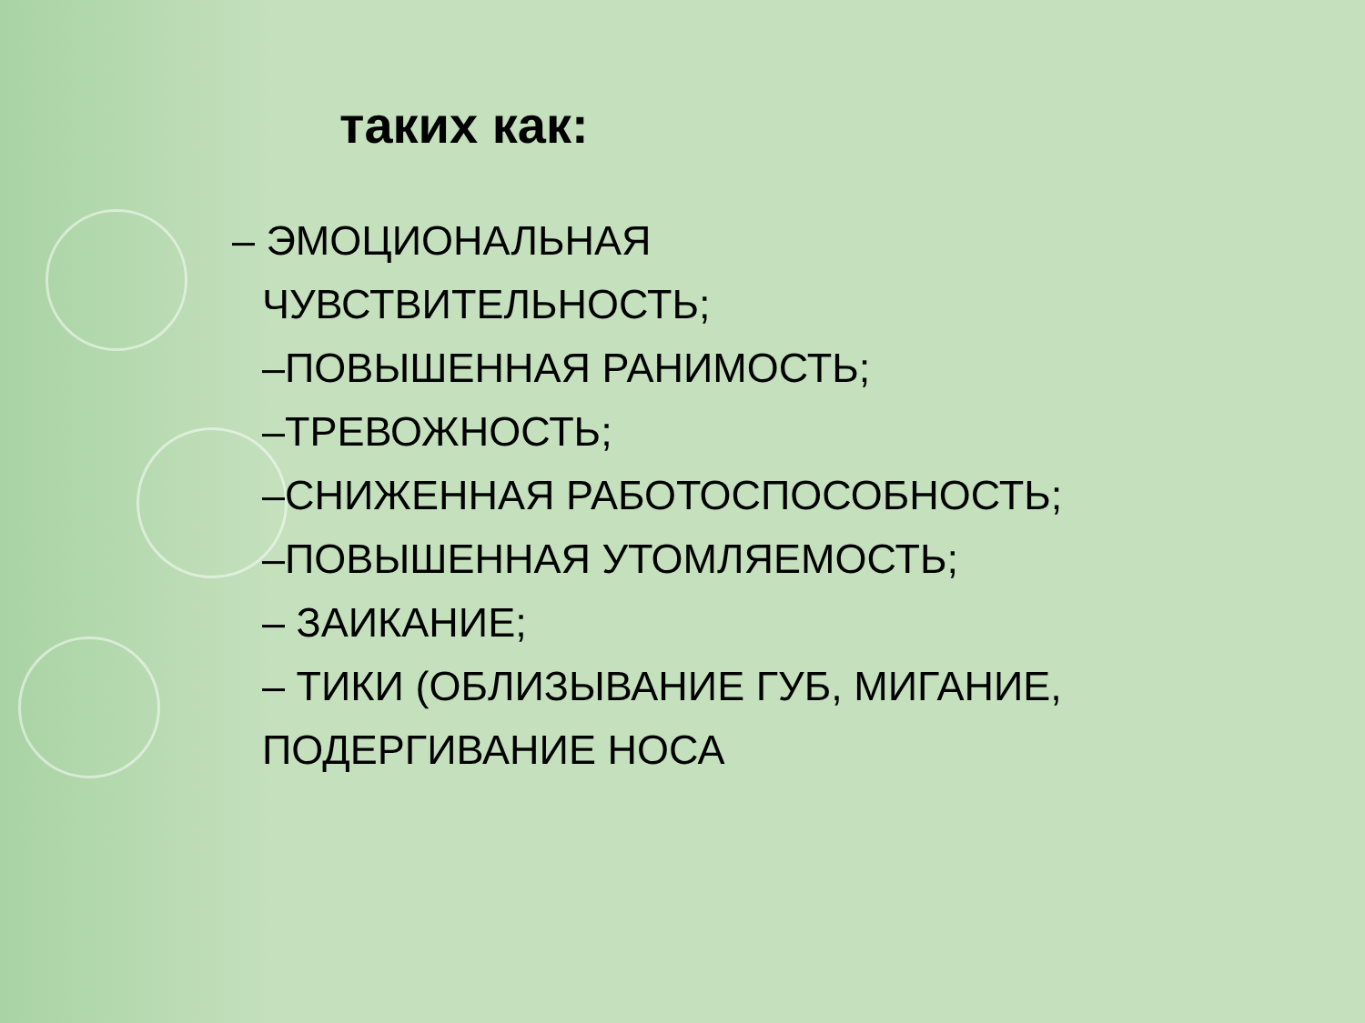таких как:
– ЭМОЦИОНАЛЬНАЯ
ЧУВСТВИТЕЛЬНОСТЬ;
–ПОВЫШЕННАЯ РАНИМОСТЬ;
–ТРЕВОЖНОСТЬ;
–СНИЖЕННАЯ РАБОТОСПОСОБНОСТЬ;
–ПОВЫШЕННАЯ УТОМЛЯЕМОСТЬ;
– ЗАИКАНИЕ;
– ТИКИ (ОБЛИЗЫВАНИЕ ГУБ, МИГАНИЕ,
ПОДЕРГИВАНИЕ НОСА